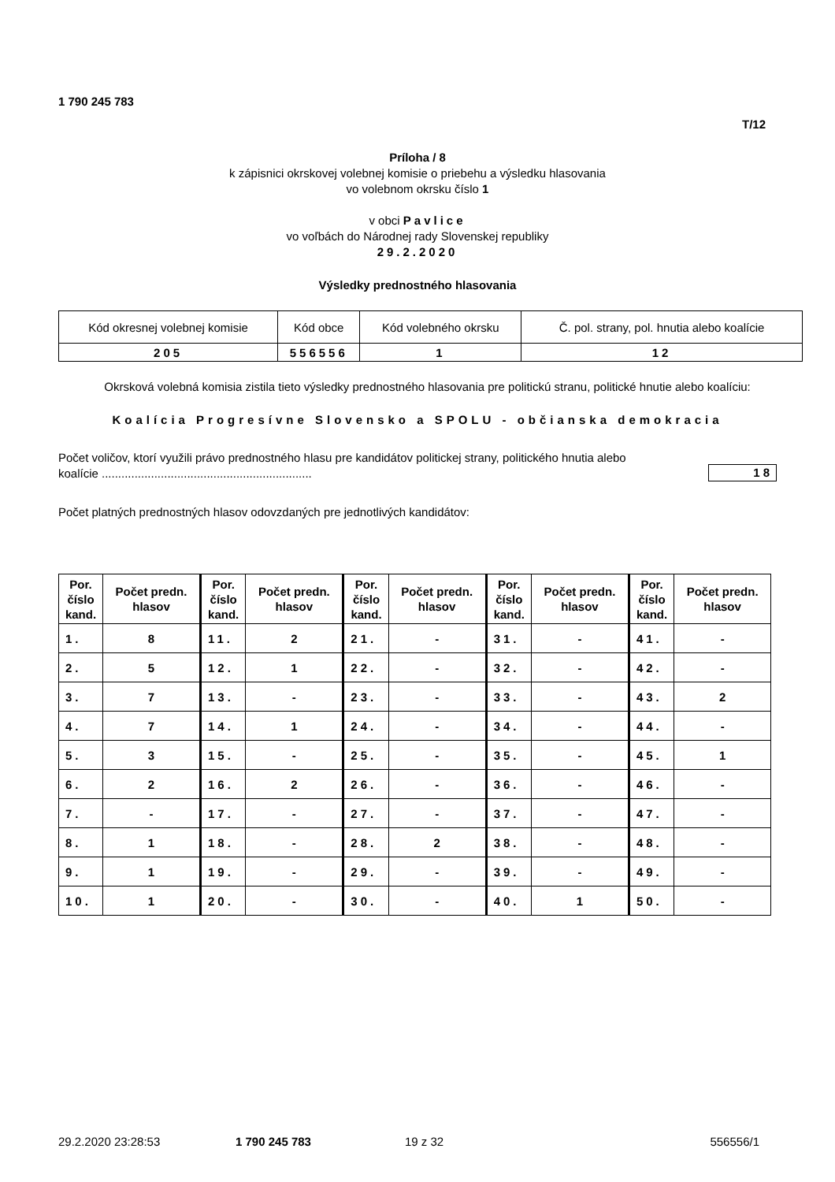1 790 245 783
T/12
Príloha / 8
k zápisnici okrskovej volebnej komisie o priebehu a výsledku hlasovania
vo volebnom okrsku číslo 1
v obci Pavlice
vo voľbách do Národnej rady Slovenskej republiky
29.2.2020
Výsledky prednostného hlasovania
| Kód okresnej volebnej komisie | Kód obce | Kód volebného okrsku | Č. pol. strany, pol. hnutia alebo koalície |
| 205 | 556556 | 1 | 12 |
Okrsková volebná komisia zistila tieto výsledky prednostného hlasovania pre politickú stranu, politické hnutie alebo koalíciu:
Koalícia Progresívne Slovensko a SPOLU - občianska demokracia
Počet voličov, ktorí využili právo prednostného hlasu pre kandidátov politickej strany, politického hnutia alebo koalície ................................................................
18
Počet platných prednostných hlasov odovzdaných pre jednotlivých kandidátov:
| Por. číslo kand. | Počet predn. hlasov | Por. číslo kand. | Počet predn. hlasov | Por. číslo kand. | Počet predn. hlasov | Por. číslo kand. | Počet predn. hlasov | Por. číslo kand. | Počet predn. hlasov |
| --- | --- | --- | --- | --- | --- | --- | --- | --- | --- |
| 1. | 8 | 11. | 2 | 21. | - | 31. | - | 41. | - |
| 2. | 5 | 12. | 1 | 22. | - | 32. | - | 42. | - |
| 3. | 7 | 13. | - | 23. | - | 33. | - | 43. | 2 |
| 4. | 7 | 14. | 1 | 24. | - | 34. | - | 44. | - |
| 5. | 3 | 15. | - | 25. | - | 35. | - | 45. | 1 |
| 6. | 2 | 16. | 2 | 26. | - | 36. | - | 46. | - |
| 7. | - | 17. | - | 27. | - | 37. | - | 47. | - |
| 8. | 1 | 18. | - | 28. | 2 | 38. | - | 48. | - |
| 9. | 1 | 19. | - | 29. | - | 39. | - | 49. | - |
| 10. | 1 | 20. | - | 30. | - | 40. | 1 | 50. | - |
29.2.2020 23:28:53 1 790 245 783 19 z 32 556556/1